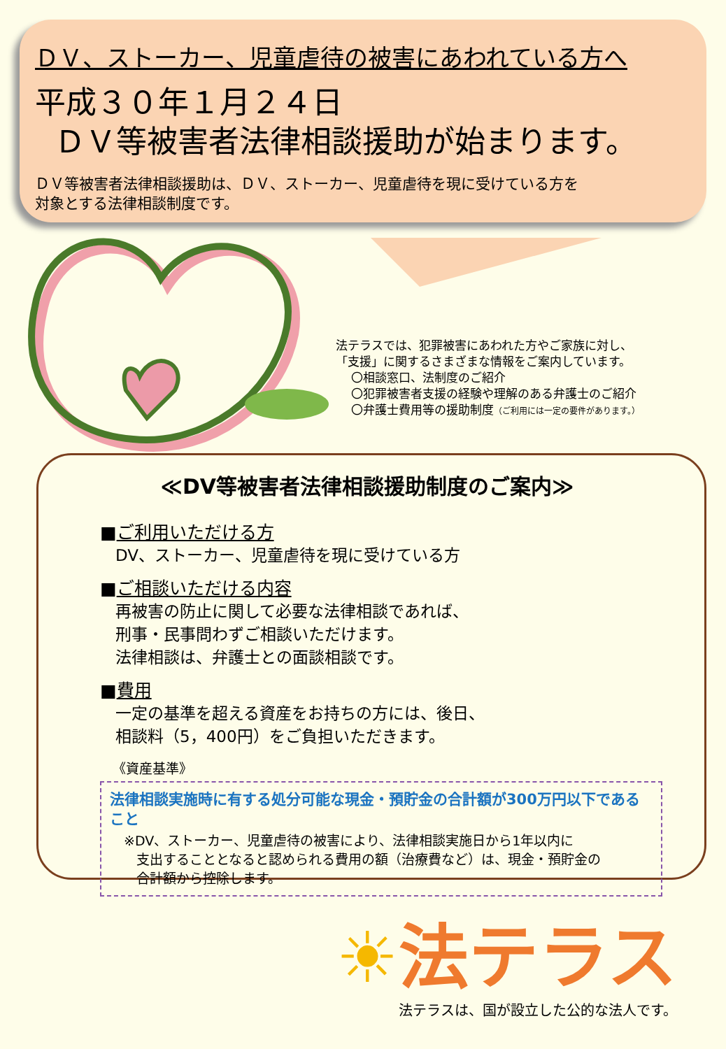ＤＶ、ストーカー、児童虐待の被害にあわれている方へ
平成３０年１月２４日
ＤＶ等被害者法律相談援助が始まります。
ＤＶ等被害者法律相談援助は、ＤＶ、ストーカー、児童虐待を現に受けている方を
対象とする法律相談制度です。
法テラスでは、犯罪被害にあわれた方やご家族に対し、
「支援」に関するさまざまな情報をご案内しています。
〇相談窓口、法制度のご紹介
〇犯罪被害者支援の経験や理解のある弁護士のご紹介
〇弁護士費用等の援助制度（ご利用には一定の要件があります。）
≪DV等被害者法律相談援助制度のご案内≫
■ご利用いただける方
DV、ストーカー、児童虐待を現に受けている方
■ご相談いただける内容
再被害の防止に関して必要な法律相談であれば、
刑事・民事問わずご相談いただけます。
法律相談は、弁護士との面談相談です。
■費用
一定の基準を超える資産をお持ちの方には、後日、
相談料（5，400円）をご負担いただきます。
《資産基準》
法律相談実施時に有する処分可能な現金・預貯金の合計額が300万円以下であること
※DV、ストーカー、児童虐待の被害により、法律相談実施日から1年以内に
支出することとなると認められる費用の額（治療費など）は、現金・預貯金の
合計額から控除します。
☀法テラス
法テラスは、国が設立した公的な法人です。